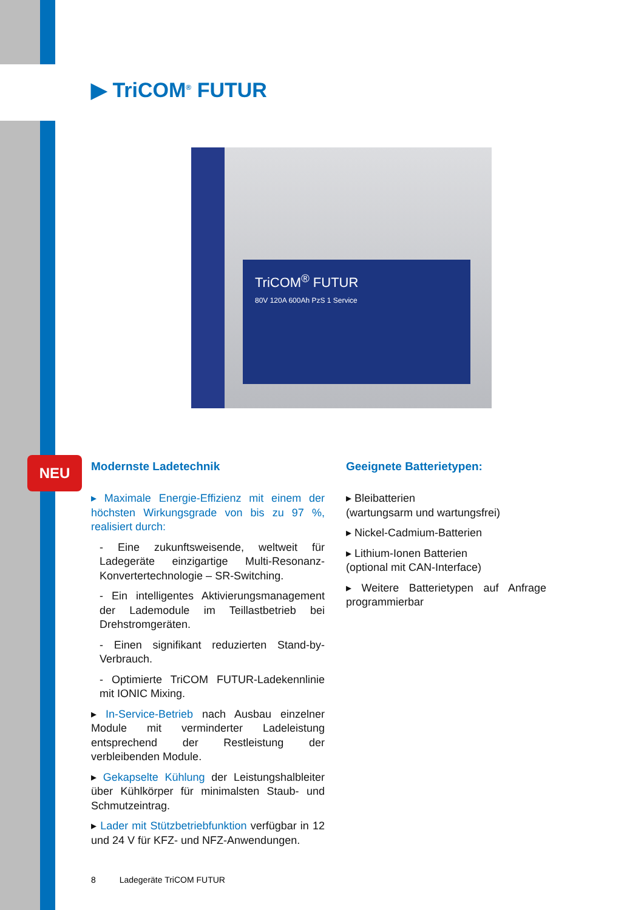NEU
▶ TriCOM<sup>®</sup> FUTUR
TriCOM<sup>®</sup> FUTUR
80V 120A 600Ah PzS 1 Service
Modernste Ladetechnik
▸ Maximale Energie-Effizienz mit einem der höchsten Wirkungsgrade von bis zu 97 %, realisiert durch:
- Eine zukunftsweisende, weltweit für Ladegeräte einzigartige Multi-Resonanz-Konvertertechnologie – SR-Switching.
- Ein intelligentes Aktivierungsmanagement der Lademodule im Teillastbetrieb bei Drehstromgeräten.
- Einen signifikant reduzierten Stand-by-Verbrauch.
- Optimierte TriCOM FUTUR-Ladekennlinie mit IONIC Mixing.
▸ In-Service-Betrieb nach Ausbau einzelner Module mit verminderter Ladeleistung entsprechend der Restleistung der verbleibenden Module.
▸ Gekapselte Kühlung der Leistungshalbleiter über Kühlkörper für minimalsten Staub- und Schmutzeintrag.
▸ Lader mit Stützbetriebfunktion verfügbar in 12 und 24 V für KFZ- und NFZ-Anwendungen.
Geeignete Batterietypen:
▸ Bleibatterien
(wartungsarm und wartungsfrei)
▸ Nickel-Cadmium-Batterien
▸ Lithium-Ionen Batterien
(optional mit CAN-Interface)
▸ Weitere Batterietypen auf Anfrage programmierbar
8 Ladegeräte TriCOM FUTUR